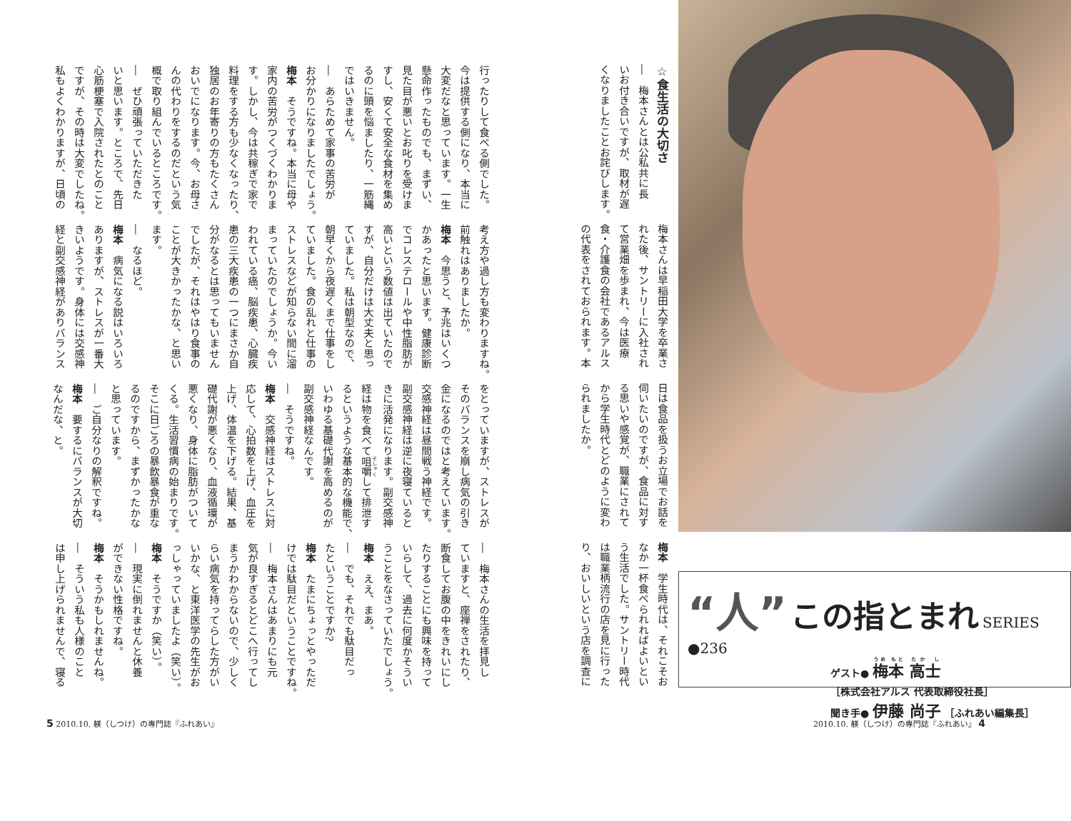“人” この指とまれ SERIES ●236
ゲスト● 梅本 高士
［株式会社アルス 代表取締役社長］
聞き手● 伊藤 尚子 ［ふれあい編集長］
☆食生活の大切さ
―　梅本さんとは公私共に長
いお付き合いですが、取材が遅
くなりましたことお詫びします。
梅本さんは早稲田大学を卒業さ
れた後、サントリーに入社され
て営業畑を歩まれ、今は医療
食・介護食の会社であるアルス
の代表をされておられます。本
日は食品を扱うお立場でお話を
伺いたいのですが、食品に対す
る思いや感覚が、職業にされて
から学生時代とどのように変わ
られましたか。
梅本　学生時代は、それこそお
なか一杯食べられればよいとい
う生活でした。サントリー時代
は職業柄流行の店を見に行った
り、おいしいという店を調査に
2010.10. 躾（しつけ）の専門誌『ふれあい』 4
行ったりして食べる側でした。
今は提供する側になり、本当に
大変だなと思っています。一生
懸命作ったものでも、まずい、
見た目が悪いとお叱りを受けま
すし、安くて安全な食材を集め
るのに頭を悩ましたり、一筋縄
ではいきません。
―　あらためて家事の苦労が
お分かりになりましたでしょう。
梅本　そうですね。本当に母や
家内の苦労がつくづくわかりま
す。しかし、今は共稼ぎで家で
料理をする方も少なくなったり、
独居のお年寄りの方もたくさん
おいでになります。今、お母さ
んの代わりをするのだという気
概で取り組んでいるところです。
―　ぜひ頑張っていただきた
いと思います。ところで、先日
心筋梗塞で入院されたとのこと
ですが、その時は大変でしたね。
私もよくわかりますが、日頃の
考え方や過し方も変わりますね。
前触れはありましたか。
梅本　今思うと、予兆はいくつ
かあったと思います。健康診断
でコレステロールや中性脂肪が
高いという数値は出ていたので
すが、自分だけは大丈夫と思っ
ていました。私は朝型なので、
朝早くから夜遅くまで仕事をし
ていました。食の乱れと仕事の
ストレスなどが知らない間に溜
まっていたのでしょうか。今い
われている癌、脳疾患、心臓疾
患の三大疾患の一つにまさか自
分がなるとは思ってもいません
でしたが、それはやはり食事の
ことが大きかったかな、と思い
ます。
―　なるほど。
梅本　病気になる説はいろいろ
ありますが、ストレスが一番大
きいようです。身体には交感神
経と副交感神経がありバランス
をとっていますが、ストレスが
そのバランスを崩し病気の引き
金になるのではと考えています。
交感神経は昼間戦う神経です。
副交感神経は逆に夜寝ていると
きに活発になります。副交感神
経は物を食べて咀嚼して排泄す
るというような基本的な機能で、
いわゆる基礎代謝を高めるのが
副交感神経なんです。
―　そうですね。
梅本　交感神経はストレスに対
応して、心拍数を上げ、血圧を
上げ、体温を下げる。結果、基
礎代謝が悪くなり、血液循環が
悪くなり、身体に脂肪がついて
くる。生活習慣病の始まりです。
そこに日ごろの暴飲暴食が重な
るのですから、まずかったかな
と思っています。
―　ご自分なりの解釈ですね。
梅本　要するにバランスが大切
なんだな、と。
―　梅本さんの生活を拝見し
ていますと、座禅をされたり、
断食してお腹の中をきれいにし
たりすることにも興味を持って
いらして、過去に何度かそうい
うことをなさっていたでしょう。
梅本　ええ、まあ。
―　でも、それでも駄目だっ
たということですか?
梅本　たまにちょっとやっただ
けでは駄目だということですね。
―　梅本さんはあまりにも元
気が良すぎるとどこへ行ってし
まうかわからないので、少しく
らい病気を持ってらした方がい
いかな、と東洋医学の先生がお
っしゃっていましたよ（笑い）。
梅本　そうですか（笑い）。
―　現実に倒れませんと休養
ができない性格ですね。
梅本　そうかもしれませんね。
―　そういう私も人様のこと
は申し上げられませんで、寝る
5 2010.10. 躾（しつけ）の専門誌『ふれあい』